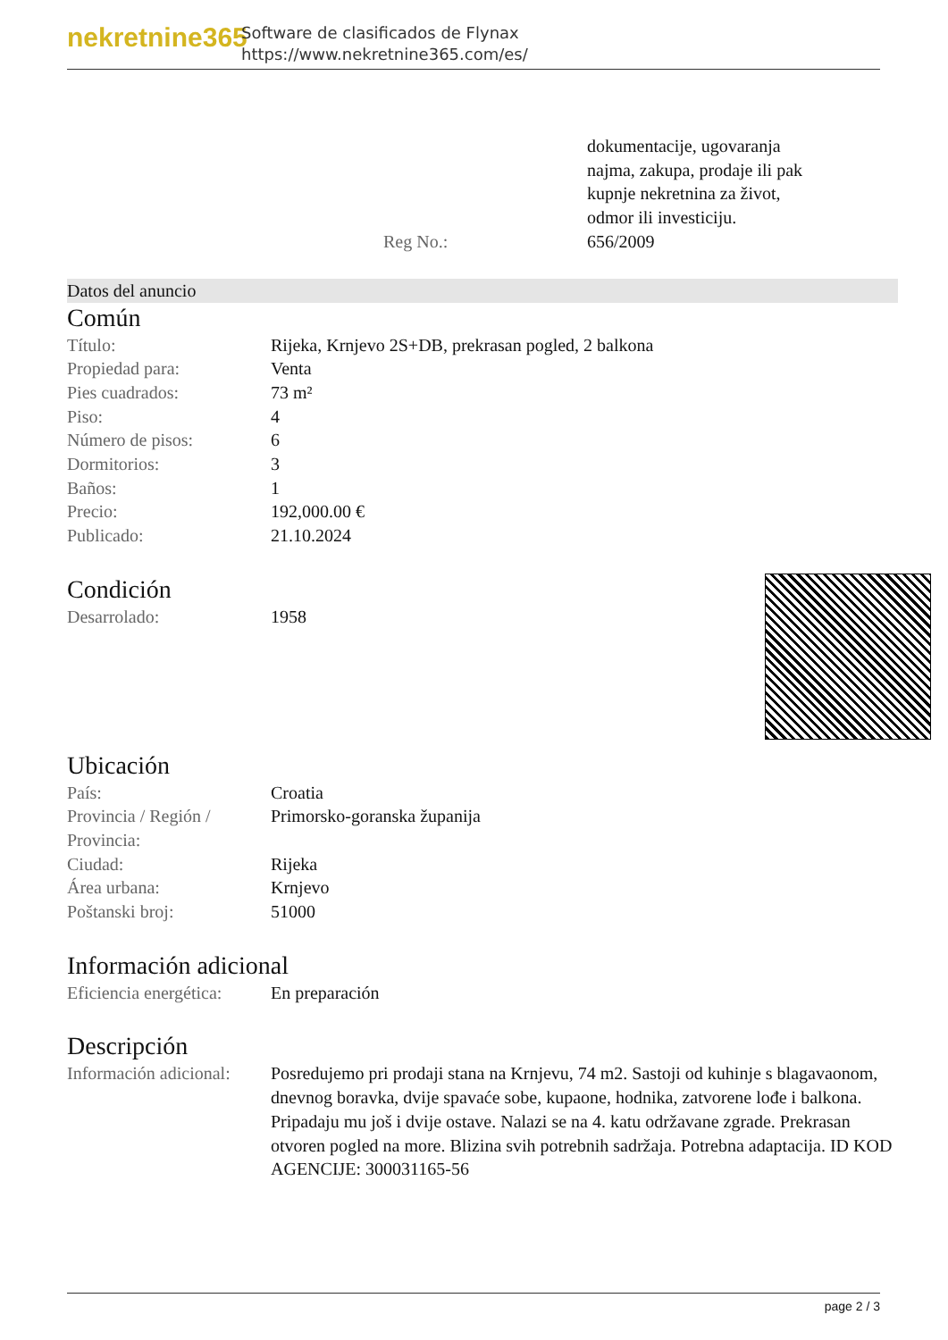nekretnine365
Software de clasificados de Flynax
https://www.nekretnine365.com/es/
| | dokumentacije, ugovaranja najma, zakupa, prodaje ili pak kupnje nekretnina za život, odmor ili investiciju. |
| Reg No.: | 656/2009 |
Datos del anuncio
Común
| Título: | Rijeka, Krnjevo 2S+DB, prekrasan pogled, 2 balkona |
| Propiedad para: | Venta |
| Pies cuadrados: | 73 m² |
| Piso: | 4 |
| Número de pisos: | 6 |
| Dormitorios: | 3 |
| Baños: | 1 |
| Precio: | 192,000.00 € |
| Publicado: | 21.10.2024 |
Condición
| Desarrolado: | 1958 |
Ubicación
| País: | Croatia |
| Provincia / Región / Provincia: | Primorsko-goranska županija |
| Ciudad: | Rijeka |
| Área urbana: | Krnjevo |
| Poštanski broj: | 51000 |
Información adicional
| Eficiencia energética: | En preparación |
Descripción
| Información adicional: | Posredujemo pri prodaji stana na Krnjevu, 74 m2. Sastoji od kuhinje s blagavaonom, dnevnog boravka, dvije spavaće sobe, kupaone, hodnika, zatvorene lođe i balkona. Pripadaju mu još i dvije ostave. Nalazi se na 4. katu održavane zgrade. Prekrasan otvoren pogled na more. Blizina svih potrebnih sadržaja. Potrebna adaptacija. ID KOD AGENCIJE: 300031165-56 |
page 2 / 3